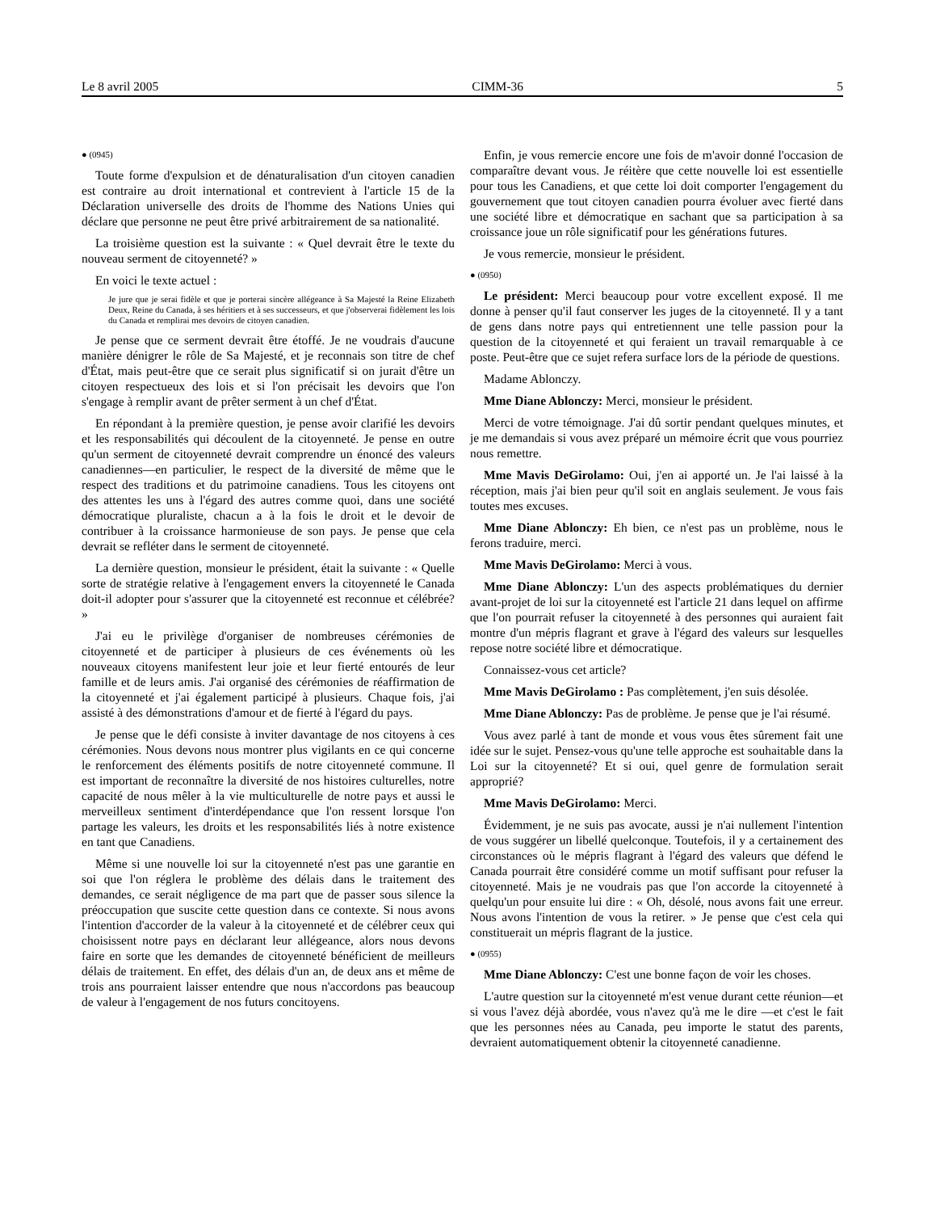Le 8 avril 2005 CIMM-36 5
● (0945)
Toute forme d'expulsion et de dénaturalisation d'un citoyen canadien est contraire au droit international et contrevient à l'article 15 de la Déclaration universelle des droits de l'homme des Nations Unies qui déclare que personne ne peut être privé arbitrairement de sa nationalité.
La troisième question est la suivante : « Quel devrait être le texte du nouveau serment de citoyenneté? »
En voici le texte actuel :
Je jure que je serai fidèle et que je porterai sincère allégeance à Sa Majesté la Reine Elizabeth Deux, Reine du Canada, à ses héritiers et à ses successeurs, et que j'observerai fidèlement les lois du Canada et remplirai mes devoirs de citoyen canadien.
Je pense que ce serment devrait être étoffé. Je ne voudrais d'aucune manière dénigrer le rôle de Sa Majesté, et je reconnais son titre de chef d'État, mais peut-être que ce serait plus significatif si on jurait d'être un citoyen respectueux des lois et si l'on précisait les devoirs que l'on s'engage à remplir avant de prêter serment à un chef d'État.
En répondant à la première question, je pense avoir clarifié les devoirs et les responsabilités qui découlent de la citoyenneté. Je pense en outre qu'un serment de citoyenneté devrait comprendre un énoncé des valeurs canadiennes—en particulier, le respect de la diversité de même que le respect des traditions et du patrimoine canadiens. Tous les citoyens ont des attentes les uns à l'égard des autres comme quoi, dans une société démocratique pluraliste, chacun a à la fois le droit et le devoir de contribuer à la croissance harmonieuse de son pays. Je pense que cela devrait se refléter dans le serment de citoyenneté.
La dernière question, monsieur le président, était la suivante : « Quelle sorte de stratégie relative à l'engagement envers la citoyenneté le Canada doit-il adopter pour s'assurer que la citoyenneté est reconnue et célébrée? »
J'ai eu le privilège d'organiser de nombreuses cérémonies de citoyenneté et de participer à plusieurs de ces événements où les nouveaux citoyens manifestent leur joie et leur fierté entourés de leur famille et de leurs amis. J'ai organisé des cérémonies de réaffirmation de la citoyenneté et j'ai également participé à plusieurs. Chaque fois, j'ai assisté à des démonstrations d'amour et de fierté à l'égard du pays.
Je pense que le défi consiste à inviter davantage de nos citoyens à ces cérémonies. Nous devons nous montrer plus vigilants en ce qui concerne le renforcement des éléments positifs de notre citoyenneté commune. Il est important de reconnaître la diversité de nos histoires culturelles, notre capacité de nous mêler à la vie multiculturelle de notre pays et aussi le merveilleux sentiment d'interdépendance que l'on ressent lorsque l'on partage les valeurs, les droits et les responsabilités liés à notre existence en tant que Canadiens.
Même si une nouvelle loi sur la citoyenneté n'est pas une garantie en soi que l'on réglera le problème des délais dans le traitement des demandes, ce serait négligence de ma part que de passer sous silence la préoccupation que suscite cette question dans ce contexte. Si nous avons l'intention d'accorder de la valeur à la citoyenneté et de célébrer ceux qui choisissent notre pays en déclarant leur allégeance, alors nous devons faire en sorte que les demandes de citoyenneté bénéficient de meilleurs délais de traitement. En effet, des délais d'un an, de deux ans et même de trois ans pourraient laisser entendre que nous n'accordons pas beaucoup de valeur à l'engagement de nos futurs concitoyens.
Enfin, je vous remercie encore une fois de m'avoir donné l'occasion de comparaître devant vous. Je réitère que cette nouvelle loi est essentielle pour tous les Canadiens, et que cette loi doit comporter l'engagement du gouvernement que tout citoyen canadien pourra évoluer avec fierté dans une société libre et démocratique en sachant que sa participation à sa croissance joue un rôle significatif pour les générations futures.
Je vous remercie, monsieur le président.
● (0950)
Le président: Merci beaucoup pour votre excellent exposé. Il me donne à penser qu'il faut conserver les juges de la citoyenneté. Il y a tant de gens dans notre pays qui entretiennent une telle passion pour la question de la citoyenneté et qui feraient un travail remarquable à ce poste. Peut-être que ce sujet refera surface lors de la période de questions.
Madame Ablonczy.
Mme Diane Ablonczy: Merci, monsieur le président.
Merci de votre témoignage. J'ai dû sortir pendant quelques minutes, et je me demandais si vous avez préparé un mémoire écrit que vous pourriez nous remettre.
Mme Mavis DeGirolamo: Oui, j'en ai apporté un. Je l'ai laissé à la réception, mais j'ai bien peur qu'il soit en anglais seulement. Je vous fais toutes mes excuses.
Mme Diane Ablonczy: Eh bien, ce n'est pas un problème, nous le ferons traduire, merci.
Mme Mavis DeGirolamo: Merci à vous.
Mme Diane Ablonczy: L'un des aspects problématiques du dernier avant-projet de loi sur la citoyenneté est l'article 21 dans lequel on affirme que l'on pourrait refuser la citoyenneté à des personnes qui auraient fait montre d'un mépris flagrant et grave à l'égard des valeurs sur lesquelles repose notre société libre et démocratique.
Connaissez-vous cet article?
Mme Mavis DeGirolamo : Pas complètement, j'en suis désolée.
Mme Diane Ablonczy: Pas de problème. Je pense que je l'ai résumé.
Vous avez parlé à tant de monde et vous vous êtes sûrement fait une idée sur le sujet. Pensez-vous qu'une telle approche est souhaitable dans la Loi sur la citoyenneté? Et si oui, quel genre de formulation serait approprié?
Mme Mavis DeGirolamo: Merci.
Évidemment, je ne suis pas avocate, aussi je n'ai nullement l'intention de vous suggérer un libellé quelconque. Toutefois, il y a certainement des circonstances où le mépris flagrant à l'égard des valeurs que défend le Canada pourrait être considéré comme un motif suffisant pour refuser la citoyenneté. Mais je ne voudrais pas que l'on accorde la citoyenneté à quelqu'un pour ensuite lui dire : « Oh, désolé, nous avons fait une erreur. Nous avons l'intention de vous la retirer. » Je pense que c'est cela qui constituerait un mépris flagrant de la justice.
● (0955)
Mme Diane Ablonczy: C'est une bonne façon de voir les choses.
L'autre question sur la citoyenneté m'est venue durant cette réunion—et si vous l'avez déjà abordée, vous n'avez qu'à me le dire —et c'est le fait que les personnes nées au Canada, peu importe le statut des parents, devraient automatiquement obtenir la citoyenneté canadienne.